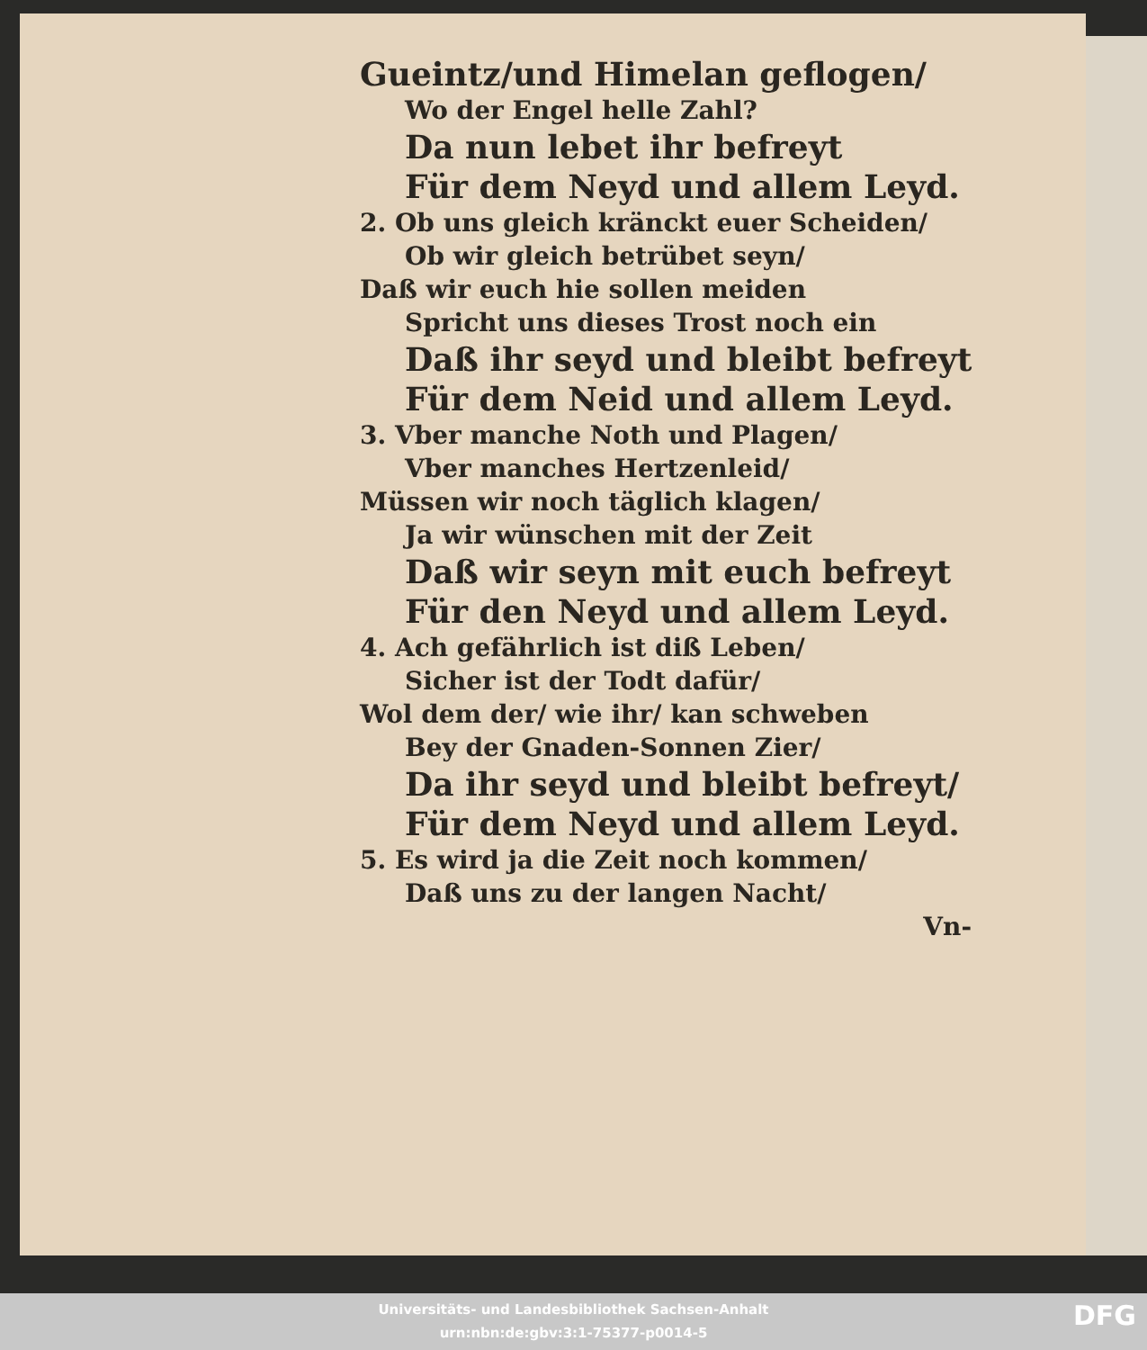Gueintz/und Himelan geflogen/
Wo der Engel helle Zahl?
Da nun lebet ihr befreyt
Für dem Neyd und allem Leyd.
2. Ob uns gleich kränckt euer Scheiden/
Ob wir gleich betrübet seyn/
Daß wir euch hie sollen meiden
Spricht uns dieses Trost noch ein
Daß ihr seyd und bleibt befreyt
Für dem Neid und allem Leyd.
3. Vber manche Noth und Plagen/
Vber manches Hertzenleid/
Müssen wir noch täglich klagen/
Ja wir wünschen mit der Zeit
Daß wir seyn mit euch befreyt
Für den Neyd und allem Leyd.
4. Ach gefährlich ist diß Leben/
Sicher ist der Todt dafür/
Wol dem der/ wie ihr/ kan schweben
Bey der Gnaden-Sonnen Zier/
Da ihr seyd und bleibt befreyt/
Für dem Neyd und allem Leyd.
5. Es wird ja die Zeit noch kommen/
Daß uns zu der langen Nacht/
Vn-
Universitäts- und Landesbibliothek Sachsen-Anhalt
urn:nbn:de:gbv:3:1-75377-p0014-5
DFG